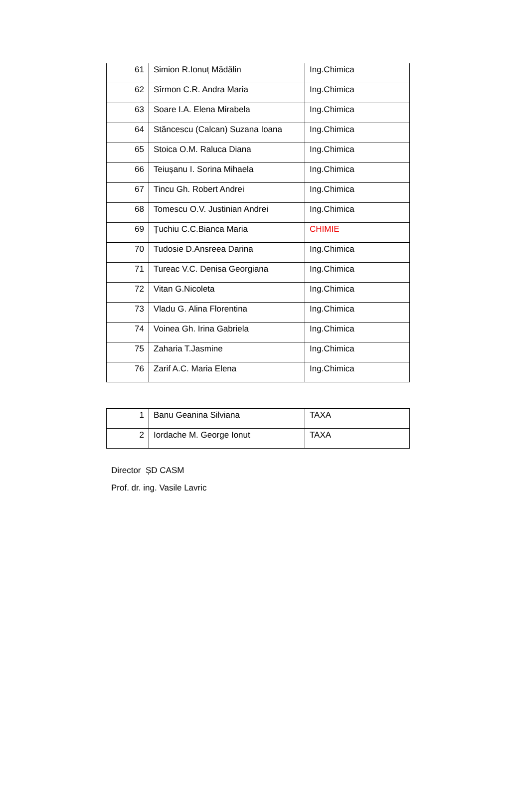| 61 | Simion R.Ionuț Mădălin | Ing.Chimica |
| 62 | Sîrmon C.R. Andra Maria | Ing.Chimica |
| 63 | Soare I.A. Elena Mirabela | Ing.Chimica |
| 64 | Stăncescu (Calcan) Suzana Ioana | Ing.Chimica |
| 65 | Stoica O.M. Raluca Diana | Ing.Chimica |
| 66 | Teiușanu I. Sorina Mihaela | Ing.Chimica |
| 67 | Tincu Gh. Robert Andrei | Ing.Chimica |
| 68 | Tomescu O.V. Justinian Andrei | Ing.Chimica |
| 69 | Țuchiu C.C.Bianca Maria | CHIMIE |
| 70 | Tudosie D.Ansreea Darina | Ing.Chimica |
| 71 | Tureac V.C. Denisa Georgiana | Ing.Chimica |
| 72 | Vitan G.Nicoleta | Ing.Chimica |
| 73 | Vladu G. Alina Florentina | Ing.Chimica |
| 74 | Voinea Gh. Irina Gabriela | Ing.Chimica |
| 75 | Zaharia T.Jasmine | Ing.Chimica |
| 76 | Zarif A.C. Maria Elena | Ing.Chimica |
| 1 | Banu Geanina Silviana | TAXA |
| 2 | Iordache M. George Ionut | TAXA |
Director ȘD CASM
Prof. dr. ing. Vasile Lavric